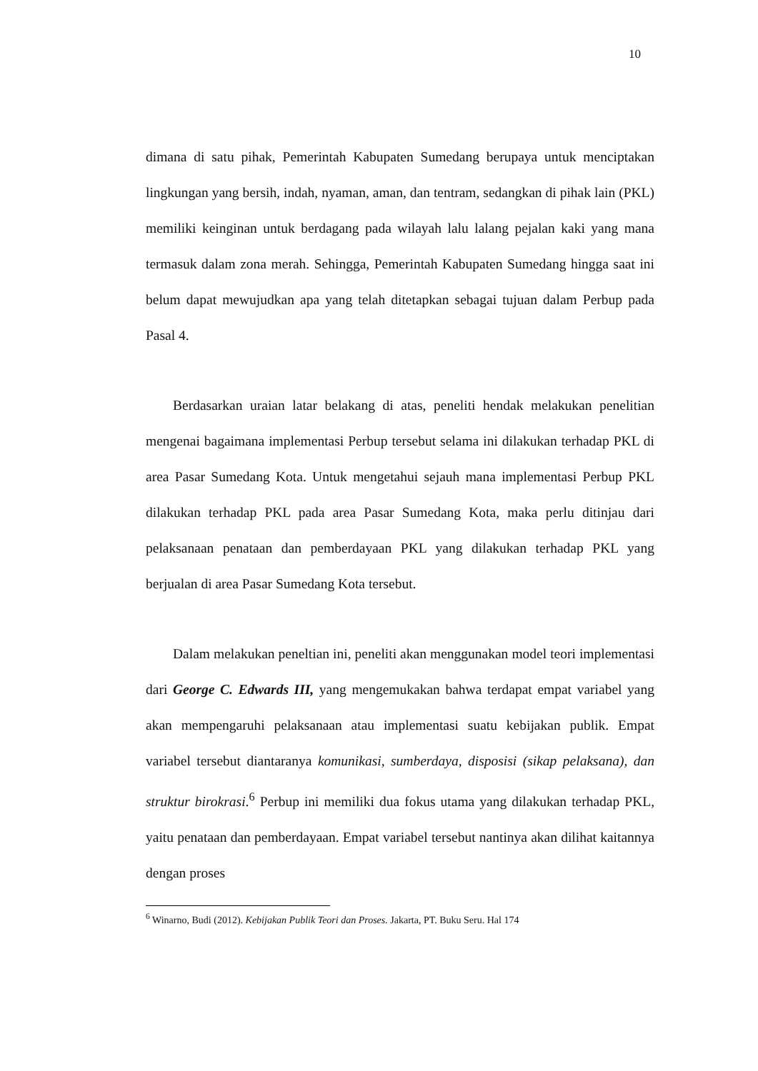10
dimana di satu pihak, Pemerintah Kabupaten Sumedang berupaya untuk menciptakan lingkungan yang bersih, indah, nyaman, aman, dan tentram, sedangkan di pihak lain (PKL) memiliki keinginan untuk berdagang pada wilayah lalu lalang pejalan kaki yang mana termasuk dalam zona merah. Sehingga, Pemerintah Kabupaten Sumedang hingga saat ini belum dapat mewujudkan apa yang telah ditetapkan sebagai tujuan dalam Perbup pada Pasal 4.
Berdasarkan uraian latar belakang di atas, peneliti hendak melakukan penelitian mengenai bagaimana implementasi Perbup tersebut selama ini dilakukan terhadap PKL di area Pasar Sumedang Kota. Untuk mengetahui sejauh mana implementasi Perbup PKL dilakukan terhadap PKL pada area Pasar Sumedang Kota, maka perlu ditinjau dari pelaksanaan penataan dan pemberdayaan PKL yang dilakukan terhadap PKL yang berjualan di area Pasar Sumedang Kota tersebut.
Dalam melakukan peneltian ini, peneliti akan menggunakan model teori implementasi dari George C. Edwards III, yang mengemukakan bahwa terdapat empat variabel yang akan mempengaruhi pelaksanaan atau implementasi suatu kebijakan publik. Empat variabel tersebut diantaranya komunikasi, sumberdaya, disposisi (sikap pelaksana), dan struktur birokrasi.<sup>6</sup> Perbup ini memiliki dua fokus utama yang dilakukan terhadap PKL, yaitu penataan dan pemberdayaan. Empat variabel tersebut nantinya akan dilihat kaitannya dengan proses
<sup>6</sup> Winarno, Budi (2012). Kebijakan Publik Teori dan Proses. Jakarta, PT. Buku Seru. Hal 174